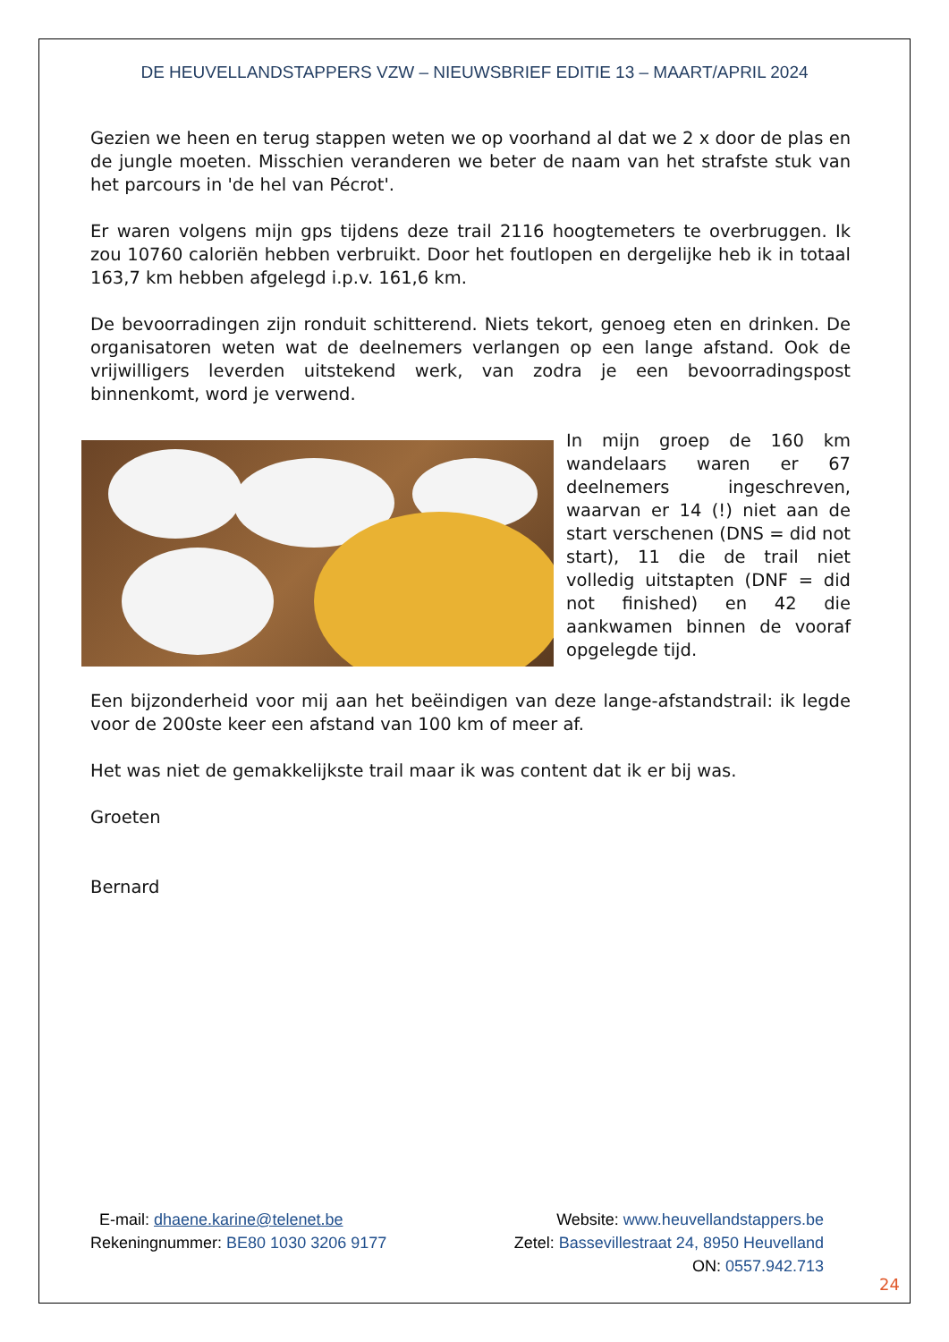DE HEUVELLANDSTAPPERS VZW – NIEUWSBRIEF EDITIE 13 – MAART/APRIL 2024
Gezien we heen en terug stappen weten we op voorhand al dat we 2 x door de plas en de jungle moeten. Misschien veranderen we beter de naam van het strafste stuk van het parcours in 'de hel van Pécrot'.
Er waren volgens mijn gps tijdens deze trail 2116 hoogtemeters te overbruggen. Ik zou 10760 caloriën hebben verbruikt. Door het foutlopen en dergelijke heb ik in totaal 163,7 km hebben afgelegd i.p.v. 161,6 km.
De bevoorradingen zijn ronduit schitterend. Niets tekort, genoeg eten en drinken. De organisatoren weten wat de deelnemers verlangen op een lange afstand. Ook de vrijwilligers leverden uitstekend werk, van zodra je een bevoorradingspost binnenkomt, word je verwend.
In mijn groep de 160 km wandelaars waren er 67 deelnemers ingeschreven, waarvan er 14 (!) niet aan de start verschenen (DNS = did not start), 11 die de trail niet volledig uitstapten (DNF = did not finished) en 42 die aankwamen binnen de vooraf opgelegde tijd.
Een bijzonderheid voor mij aan het beëindigen van deze lange-afstandstrail: ik legde voor de 200ste keer een afstand van 100 km of meer af.
Het was niet de gemakkelijkste trail maar ik was content dat ik er bij was.
Groeten
Bernard
E-mail: dhaene.karine@telenet.be
Rekeningnummer: BE80 1030 3206 9177
Website: www.heuvellandstappers.be
Zetel: Bassevillestraat 24, 8950 Heuvelland
ON: 0557.942.713
24